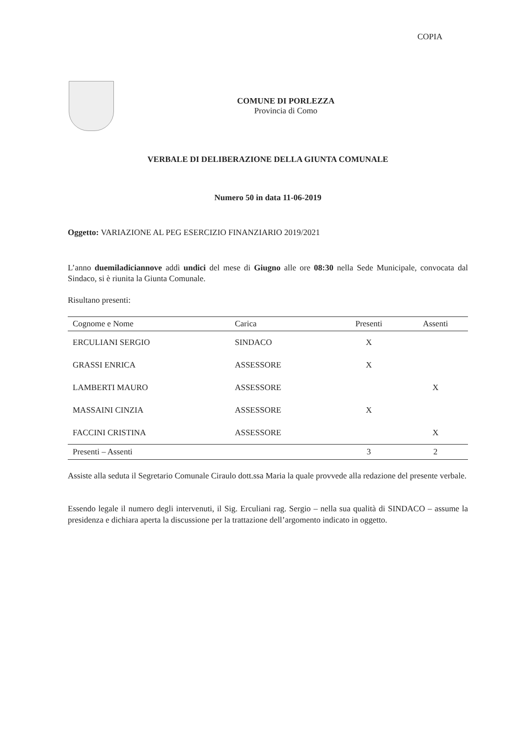COPIA
COMUNE DI PORLEZZA
Provincia di Como
VERBALE DI DELIBERAZIONE DELLA GIUNTA COMUNALE
Numero 50 in data 11-06-2019
Oggetto: VARIAZIONE AL PEG ESERCIZIO FINANZIARIO 2019/2021
L’anno duemiladiciannove addì undici del mese di Giugno alle ore 08:30 nella Sede Municipale, convocata dal Sindaco, si è riunita la Giunta Comunale.
Risultano presenti:
| Cognome e Nome | Carica | Presenti | Assenti |
| --- | --- | --- | --- |
| ERCULIANI SERGIO | SINDACO | X | |
| GRASSI ENRICA | ASSESSORE | X | |
| LAMBERTI MAURO | ASSESSORE | | X |
| MASSAINI CINZIA | ASSESSORE | X | |
| FACCINI CRISTINA | ASSESSORE | | X |
| Presenti – Assenti | | 3 | 2 |
Assiste alla seduta il Segretario Comunale Ciraulo dott.ssa Maria la quale provvede alla redazione del presente verbale.
Essendo legale il numero degli intervenuti, il Sig. Erculiani rag. Sergio – nella sua qualità di SINDACO – assume la presidenza e dichiara aperta la discussione per la trattazione dell’argomento indicato in oggetto.